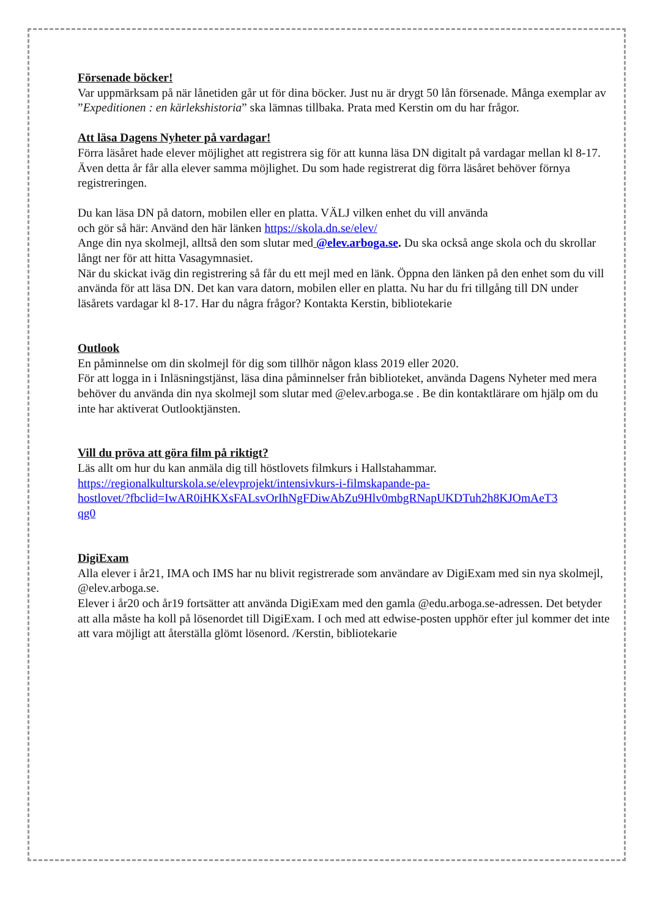Försenade böcker!
Var uppmärksam på när lånetiden går ut för dina böcker. Just nu är drygt 50 lån försenade. Många exemplar av ”Expeditionen : en kärlekshistoria” ska lämnas tillbaka. Prata med Kerstin om du har frågor.
Att läsa Dagens Nyheter på vardagar!
Förra läsåret hade elever möjlighet att registrera sig för att kunna läsa DN digitalt på vardagar mellan kl 8-17. Även detta år får alla elever samma möjlighet. Du som hade registrerat dig förra läsåret behöver förnya registreringen.
Du kan läsa DN på datorn, mobilen eller en platta. VÄLJ vilken enhet du vill använda
och gör så här: Använd den här länken https://skola.dn.se/elev/
Ange din nya skolmejl, alltså den som slutar med @elev.arboga.se. Du ska också ange skola och du skrollar långt ner för att hitta Vasagymnasiet.
När du skickat iväg din registrering så får du ett mejl med en länk. Öppna den länken på den enhet som du vill använda för att läsa DN. Det kan vara datorn, mobilen eller en platta. Nu har du fri tillgång till DN under läsårets vardagar kl 8-17. Har du några frågor? Kontakta Kerstin, bibliotekarie
Outlook
En påminnelse om din skolmejl för dig som tillhör någon klass 2019 eller 2020.
För att logga in i Inläsningstjänst, läsa dina påminnelser från biblioteket, använda Dagens Nyheter med mera behöver du använda din nya skolmejl som slutar med @elev.arboga.se . Be din kontaktlärare om hjälp om du inte har aktiverat Outlooktjänsten.
Vill du pröva att göra film på riktigt?
Läs allt om hur du kan anmäla dig till höstlovets filmkurs i Hallstahammar.
https://regionalkulturskola.se/elevprojekt/intensivkurs-i-filmskapande-pa-
hostlovet/?fbclid=IwAR0iHKXsFALsvOrIhNgFDiwAbZu9Hlv0mbgRNapUKDTuh2h8KJOmAeT3
qg0
DigiExam
Alla elever i år21, IMA och IMS har nu blivit registrerade som användare av DigiExam med sin nya skolmejl, @elev.arboga.se.
Elever i år20 och år19 fortsätter att använda DigiExam med den gamla @edu.arboga.se-adressen. Det betyder att alla måste ha koll på lösenordet till DigiExam. I och med att edwise-posten upphör efter jul kommer det inte att vara möjligt att återställa glömt lösenord. /Kerstin, bibliotekarie